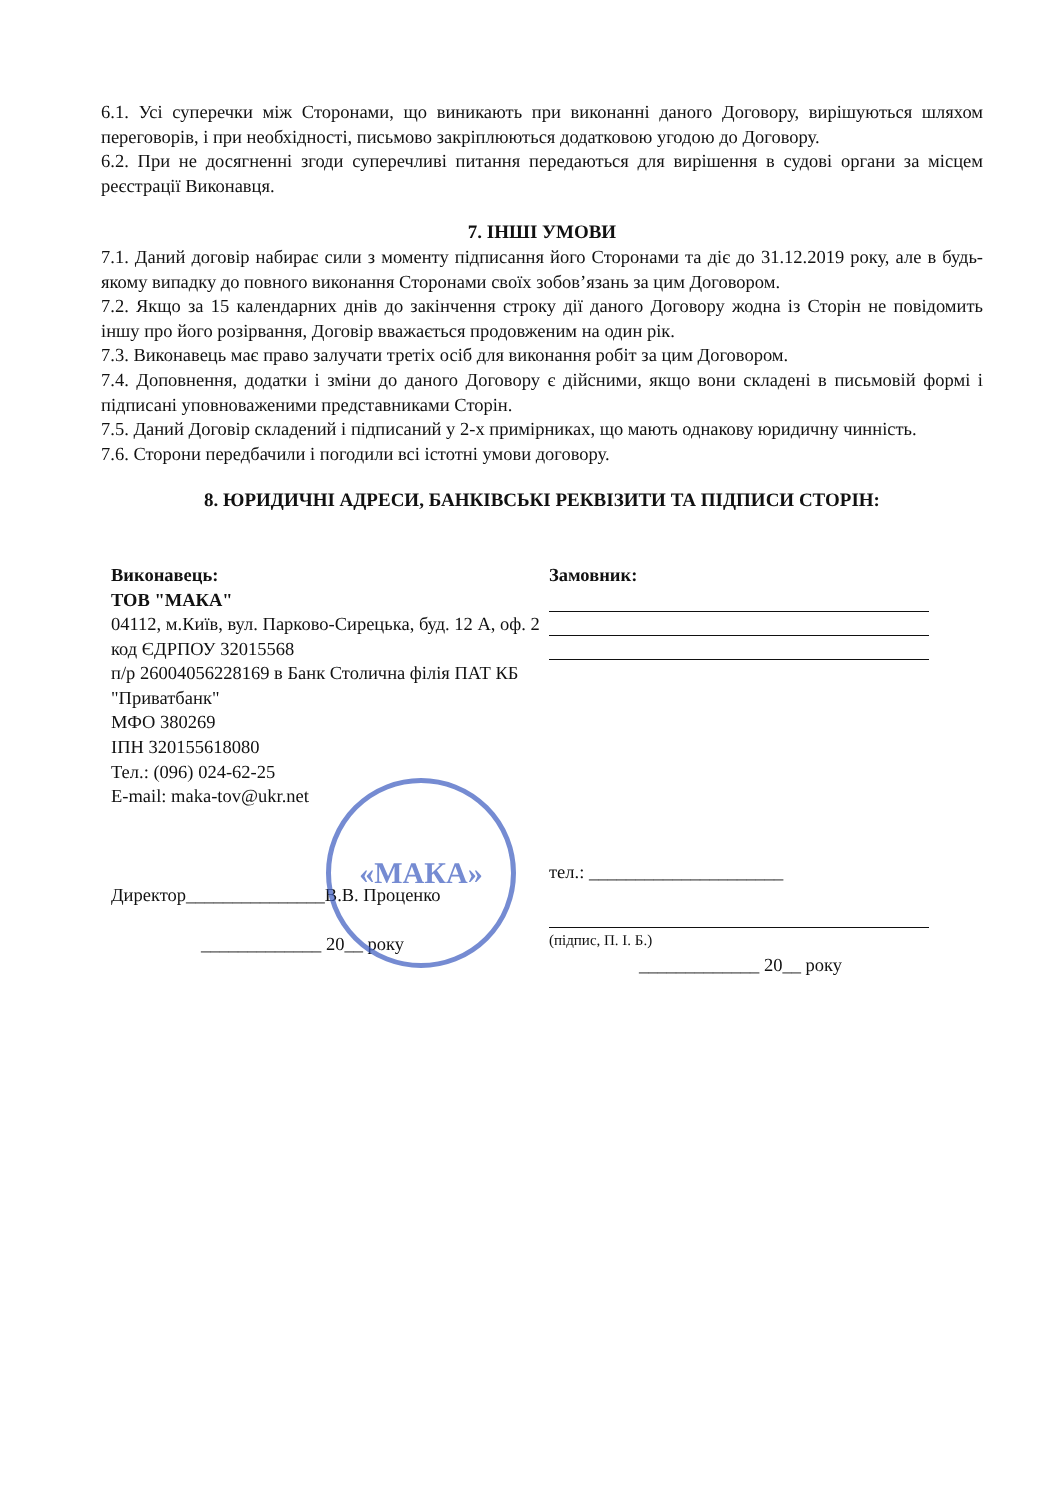6.1. Усі суперечки між Сторонами, що виникають при виконанні даного Договору, вирішуються шляхом переговорів, і при необхідності, письмово закріплюються додатковою угодою до Договору.
6.2. При не досягненні згоди суперечливі питання передаються для вирішення в судові органи за місцем реєстрації Виконавця.
7. ІНШІ УМОВИ
7.1. Даний договір набирає сили з моменту підписання його Сторонами та діє до 31.12.2019 року, але в будь-якому випадку до повного виконання Сторонами своїх зобов’язань за цим Договором.
7.2. Якщо за 15 календарних днів до закінчення строку дії даного Договору жодна із Сторін не повідомить іншу про його розірвання, Договір вважається продовженим на один рік.
7.3. Виконавець має право залучати третіх осіб для виконання робіт за цим Договором.
7.4. Доповнення, додатки і зміни до даного Договору є дійсними, якщо вони складені в письмовій формі і підписані уповноваженими представниками Сторін.
7.5. Даний Договір складений і підписаний у 2-х примірниках, що мають однакову юридичну чинність.
7.6. Сторони передбачили і погодили всі істотні умови договору.
8. ЮРИДИЧНІ АДРЕСИ, БАНКІВСЬКІ РЕКВІЗИТИ ТА ПІДПИСИ СТОРІН:
«МАКА»
Виконавець:
ТОВ "МАКА"
04112, м.Київ, вул. Парково-Сирецька, буд. 12 А, оф. 2
код ЄДРПОУ 32015568
п/р 26004056228169 в Банк Столична філія ПАТ КБ "Приватбанк"
МФО 380269
ІПН 320155618080
Тел.: (096) 024-62-25
E-mail: maka-tov@ukr.net
Директор_______________В.В. Проценко
_____________ 20__ року
Замовник:
тел.: _____________________
(підпис, П. І. Б.)
_____________ 20__ року